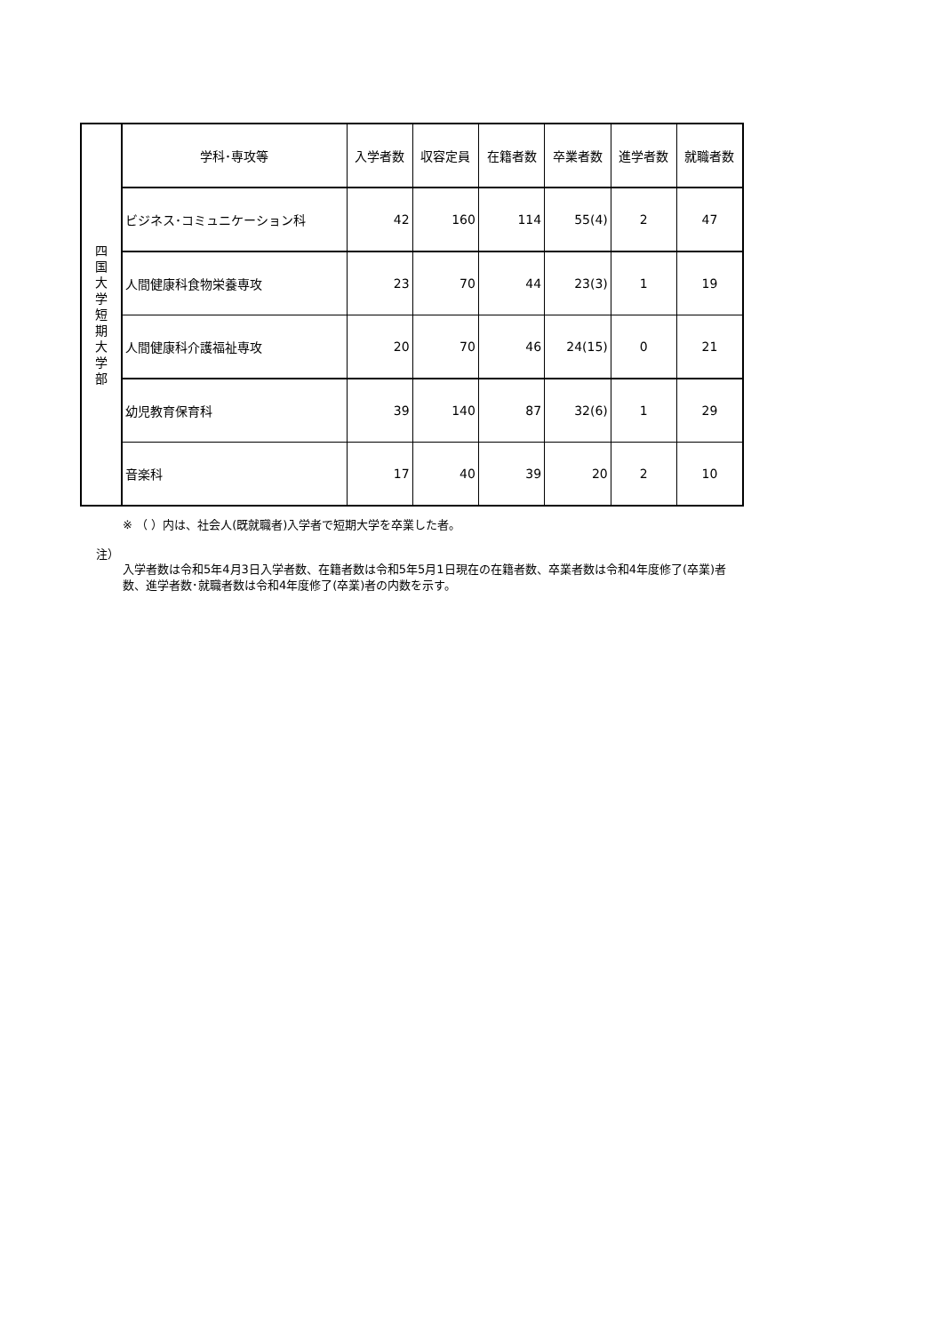| 四 国 大 学 短 期 大 学 部 | 学科･専攻等 | 入学者数 | 収容定員 | 在籍者数 | 卒業者数 | 進学者数 | 就職者数 |
| | ビジネス･コミュニケーション科 | 42 | 160 | 114 | 55(4) | 2 | 47 |
| | 人間健康科食物栄養専攻 | 23 | 70 | 44 | 23(3) | 1 | 19 |
| | 人間健康科介護福祉専攻 | 20 | 70 | 46 | 24(15) | 0 | 21 |
| | 幼児教育保育科 | 39 | 140 | 87 | 32(6) | 1 | 29 |
| | 音楽科 | 17 | 40 | 39 | 20 | 2 | 10 |
※ （ ）内は、社会人(既就職者)入学者で短期大学を卒業した者。
注）
入学者数は令和5年4月3日入学者数、在籍者数は令和5年5月1日現在の在籍者数、卒業者数は令和4年度修了(卒業)者数、進学者数･就職者数は令和4年度修了(卒業)者の内数を示す。